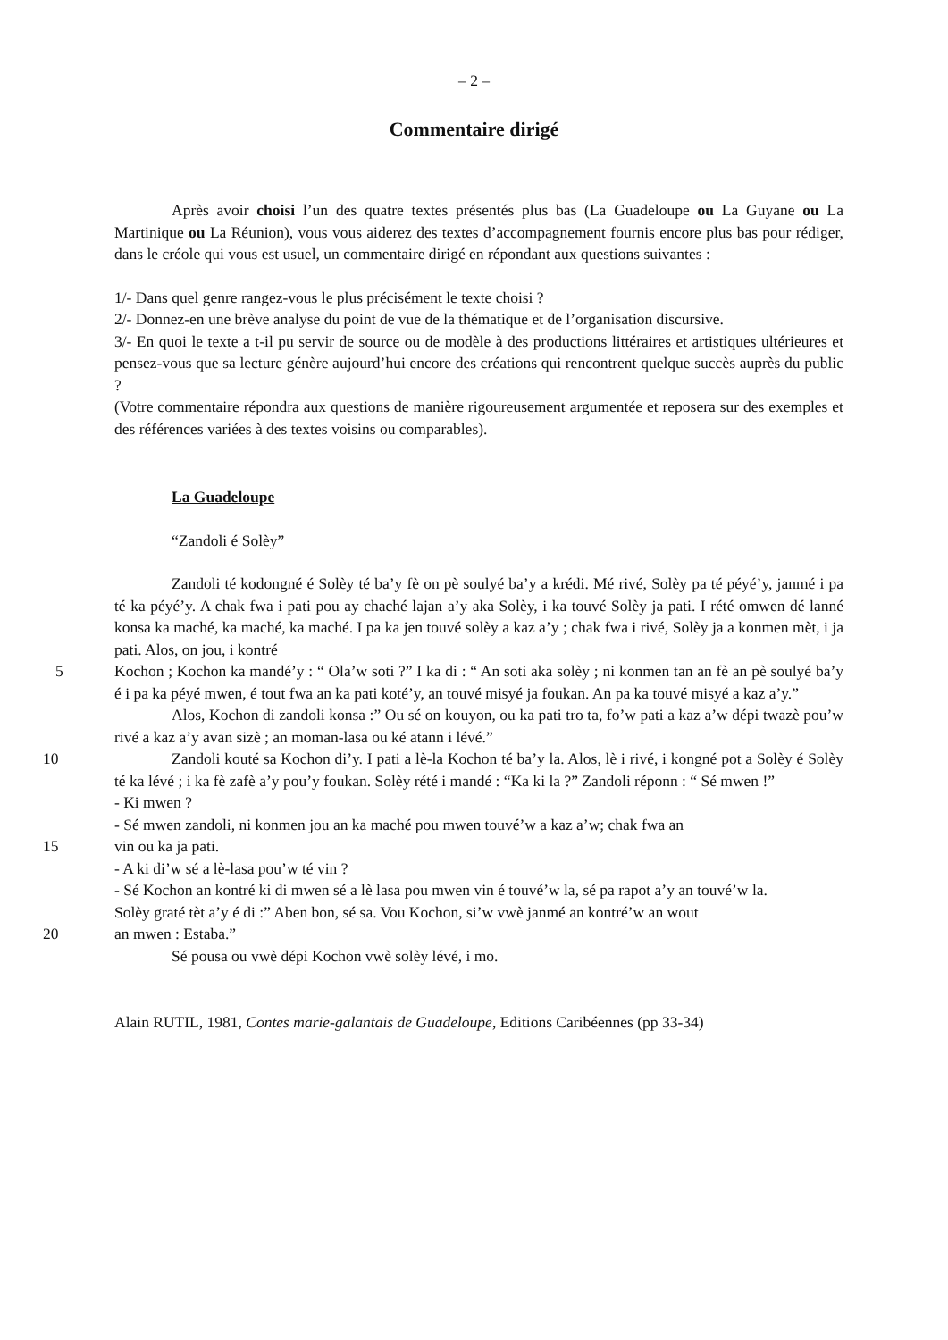– 2 –
Commentaire dirigé
Après avoir choisi l’un des quatre textes présentés plus bas (La Guadeloupe ou La Guyane ou La Martinique ou La Réunion), vous vous aiderez des textes d’accompagnement fournis encore plus bas pour rédiger, dans le créole qui vous est usuel, un commentaire dirigé en répondant aux questions suivantes :
1/- Dans quel genre rangez-vous le plus précisément le texte choisi ?
2/- Donnez-en une brève analyse du point de vue de la thématique et de l’organisation discursive.
3/- En quoi le texte a t-il pu servir de source ou de modèle à des productions littéraires et artistiques ultérieures et pensez-vous que sa lecture génère aujourd’hui encore des créations qui rencontrent quelque succès auprès du public ?
(Votre commentaire répondra aux questions de manière rigoureusement argumentée et reposera sur des exemples et des références variées à des textes voisins ou comparables).
La Guadeloupe
“Zandoli é Solèy”
Zandoli té kodongné é Solèy té ba’y fè on pè soulyé ba’y a krédi. Mé rivé, Solèy pa té péyé’y, janmé i pa té ka péyé’y. A chak fwa i pati pou ay chaché lajan a’y aka Solèy, i ka touvé Solèy ja pati. I rété omwen dé lanné konsa ka maché, ka maché, ka maché. I pa ka jen touvé solèy a kaz a’y ; chak fwa i rivé, Solèy ja a konmen mèt, i ja pati. Alos, on jou, i kontré
5 Kochon ; Kochon ka mandé’y : “ Ola’w soti ?” I ka di : “ An soti aka solèy ; ni konmen tan an fè an pè soulyé ba’y é i pa ka péyé mwen, é tout fwa an ka pati koté’y, an touvé misyé ja foukan. An pa ka touvé misyé a kaz a’y.”
Alos, Kochon di zandoli konsa :” Ou sé on kouyon, ou ka pati tro ta, fo’w pati a kaz a’w dépi twazè pou’w rivé a kaz a’y avan sizè ; an moman-lasa ou ké atann i lévé.”
10 Zandoli kouté sa Kochon di’y. I pati a lè-la Kochon té ba’y la. Alos, lè i rivé, i kongné pot a Solèy é Solèy té ka lévé ; i ka fè zafè a’y pou’y foukan. Solèy rété i mandé : “Ka ki la ?” Zandoli réponn : “ Sé mwen !”
- Ki mwen ?
- Sé mwen zandoli, ni konmen jou an ka maché pou mwen touvé’w a kaz a’w; chak fwa an
15 vin ou ka ja pati.
- A ki di’w sé a lè-lasa pou’w té vin ?
- Sé Kochon an kontré ki di mwen sé a lè lasa pou mwen vin é touvé’w la, sé pa rapot a’y an touvé’w la.
Solèy graté tèt a’y é di :” Aben bon, sé sa. Vou Kochon, si’w vwè janmé an kontré’w an wout
20 an mwen : Estaba.”
Sé pousa ou vwè dépi Kochon vwè solèy lévé, i mo.
Alain RUTIL, 1981, Contes marie-galantais de Guadeloupe, Editions Caribéennes (pp 33-34)